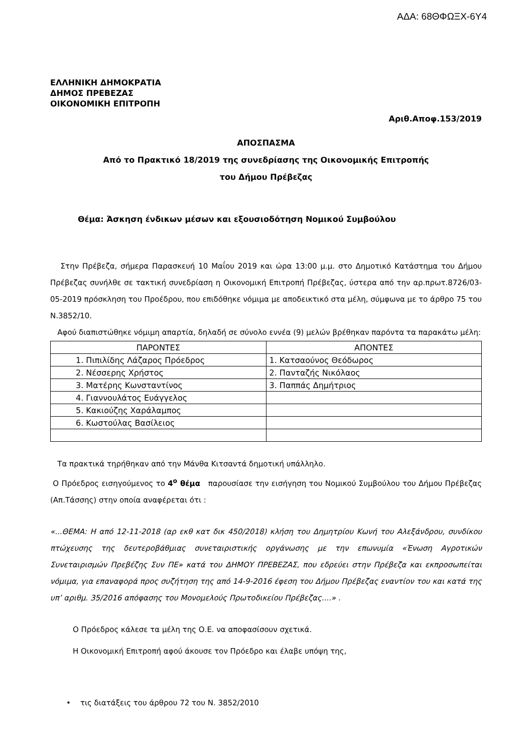ΑΔΑ: 68ΘΦΩΞΧ-6Υ4
ΕΛΛΗΝΙΚΗ ΔΗΜΟΚΡΑΤΙΑ
ΔΗΜΟΣ ΠΡΕΒΕΖΑΣ
ΟΙΚΟΝΟΜΙΚΗ ΕΠΙΤΡΟΠΗ
Αριθ.Αποφ.153/2019
ΑΠΟΣΠΑΣΜΑ
Από το Πρακτικό 18/2019 της συνεδρίασης της Οικονομικής Επιτροπής
του Δήμου Πρέβεζας
Θέμα: Άσκηση ένδικων μέσων και εξουσιοδότηση Νομικού Συμβούλου
Στην Πρέβεζα, σήμερα Παρασκευή 10 Μαΐου 2019 και ώρα 13:00 μ.μ. στο Δημοτικό Κατάστημα του Δήμου Πρέβεζας συνήλθε σε τακτική συνεδρίαση η Οικονομική Επιτροπή Πρέβεζας, ύστερα από την αρ.πρωτ.8726/03-05-2019 πρόσκληση του Προέδρου, που επιδόθηκε νόμιμα με αποδεικτικό στα μέλη, σύμφωνα με το άρθρο 75 του Ν.3852/10.
Αφού διαπιστώθηκε νόμιμη απαρτία, δηλαδή σε σύνολο εννέα (9) μελών βρέθηκαν παρόντα τα παρακάτω μέλη:
| ΠΑΡΟΝΤΕΣ | ΑΠΟΝΤΕΣ |
| --- | --- |
| 1. Πιπιλίδης Λάζαρος Πρόεδρος | 1. Κατσαούνος Θεόδωρος |
| 2. Νέσσερης Χρήστος | 2. Πανταζής Νικόλαος |
| 3. Ματέρης Κωνσταντίνος | 3. Παππάς Δημήτριος |
| 4. Γιαννουλάτος Ευάγγελος | |
| 5. Κακιούζης Χαράλαμπος | |
| 6. Κωστούλας Βασίλειος | |
Τα πρακτικά τηρήθηκαν από την Μάνθα Κιτσαντά δημοτική υπάλληλο.
Ο Πρόεδρος εισηγούμενος το 4<sup>ο</sup> θέμα παρουσίασε την εισήγηση του Νομικού Συμβούλου του Δήμου Πρέβεζας (Απ.Τάσσης) στην οποία αναφέρεται ότι :
«...ΘΕΜΑ: Η από 12-11-2018 (αρ εκθ κατ δικ 450/2018) κλήση του Δημητρίου Κωνή του Αλεξάνδρου, συνδίκου πτώχευσης της δευτεροβάθμιας συνεταιριστικής οργάνωσης με την επωνυμία «Ένωση Αγροτικών Συνεταιρισμών Πρεβέζης Συν ΠΕ» κατά του ΔΗΜΟΥ ΠΡΕΒΕΖΑΣ, που εδρεύει στην Πρέβεζα και εκπροσωπείται νόμιμα, για επαναφορά προς συζήτηση της από 14-9-2016 έφεση του Δήμου Πρέβεζας εναντίον του και κατά της υπ’ αριθμ. 35/2016 απόφασης του Μονομελούς Πρωτοδικείου Πρέβεζας....» .
Ο Πρόεδρος κάλεσε τα μέλη της Ο.Ε. να αποφασίσουν σχετικά.
Η Οικονομική Επιτροπή αφού άκουσε τον Πρόεδρο και έλαβε υπόψη της,
• τις διατάξεις του άρθρου 72 του Ν. 3852/2010